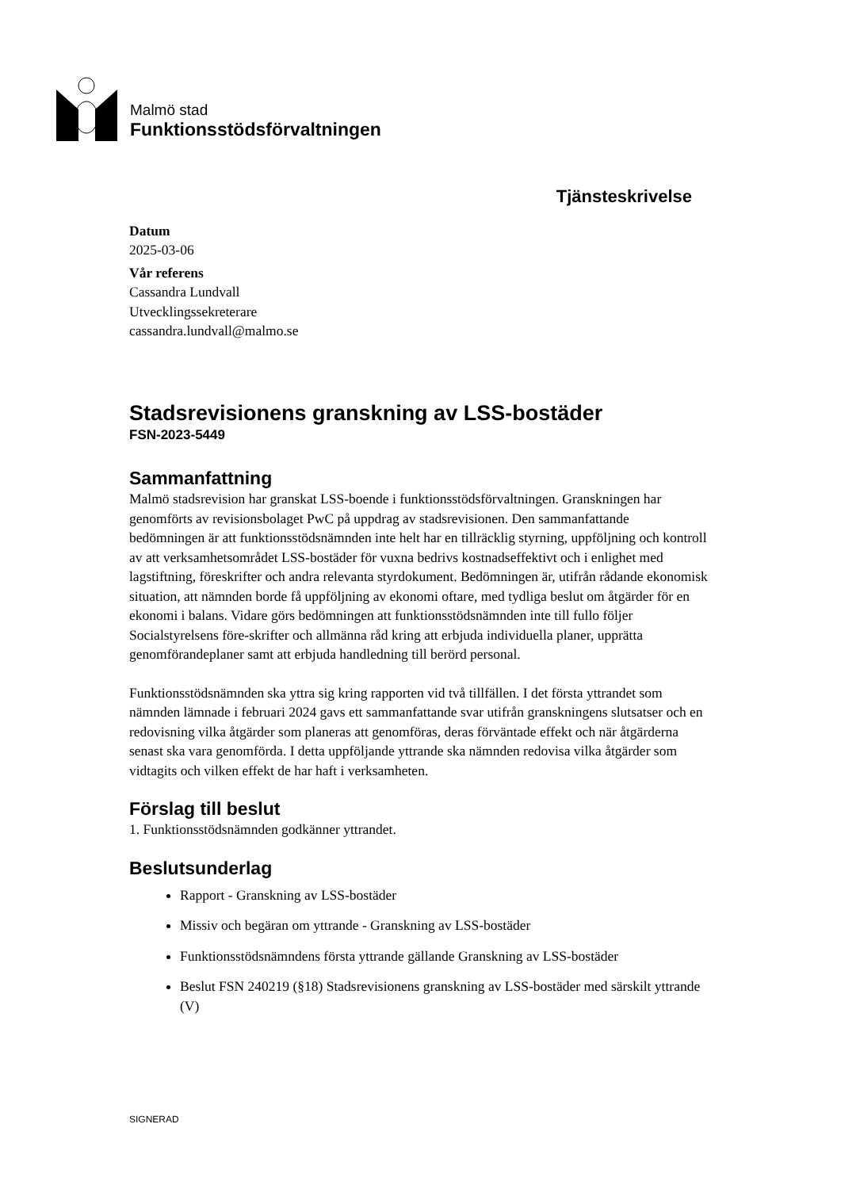Malmö stad
Funktionsstödsförvaltningen
Tjänsteskrivelse
Datum
2025-03-06
Vår referens
Cassandra Lundvall
Utvecklingssekreterare
cassandra.lundvall@malmo.se
Stadsrevisionens granskning av LSS-bostäder
FSN-2023-5449
Sammanfattning
Malmö stadsrevision har granskat LSS-boende i funktionsstödsförvaltningen. Granskningen har genomförts av revisionsbolaget PwC på uppdrag av stadsrevisionen. Den sammanfattande bedömningen är att funktionsstödsnämnden inte helt har en tillräcklig styrning, uppföljning och kontroll av att verksamhetsområdet LSS-bostäder för vuxna bedrivs kostnadseffektivt och i enlighet med lagstiftning, föreskrifter och andra relevanta styrdokument. Bedömningen är, utifrån rådande ekonomisk situation, att nämnden borde få uppföljning av ekonomi oftare, med tydliga beslut om åtgärder för en ekonomi i balans. Vidare görs bedömningen att funktionsstödsnämnden inte till fullo följer Socialstyrelsens före-skrifter och allmänna råd kring att erbjuda individuella planer, upprätta genomförandeplaner samt att erbjuda handledning till berörd personal.
Funktionsstödsnämnden ska yttra sig kring rapporten vid två tillfällen. I det första yttrandet som nämnden lämnade i februari 2024 gavs ett sammanfattande svar utifrån granskningens slutsatser och en redovisning vilka åtgärder som planeras att genomföras, deras förväntade effekt och när åtgärderna senast ska vara genomförda. I detta uppföljande yttrande ska nämnden redovisa vilka åtgärder som vidtagits och vilken effekt de har haft i verksamheten.
Förslag till beslut
1. Funktionsstödsnämnden godkänner yttrandet.
Beslutsunderlag
Rapport - Granskning av LSS-bostäder
Missiv och begäran om yttrande - Granskning av LSS-bostäder
Funktionsstödsnämndens första yttrande gällande Granskning av LSS-bostäder
Beslut FSN 240219 (§18) Stadsrevisionens granskning av LSS-bostäder med särskilt yttrande (V)
SIGNERAD